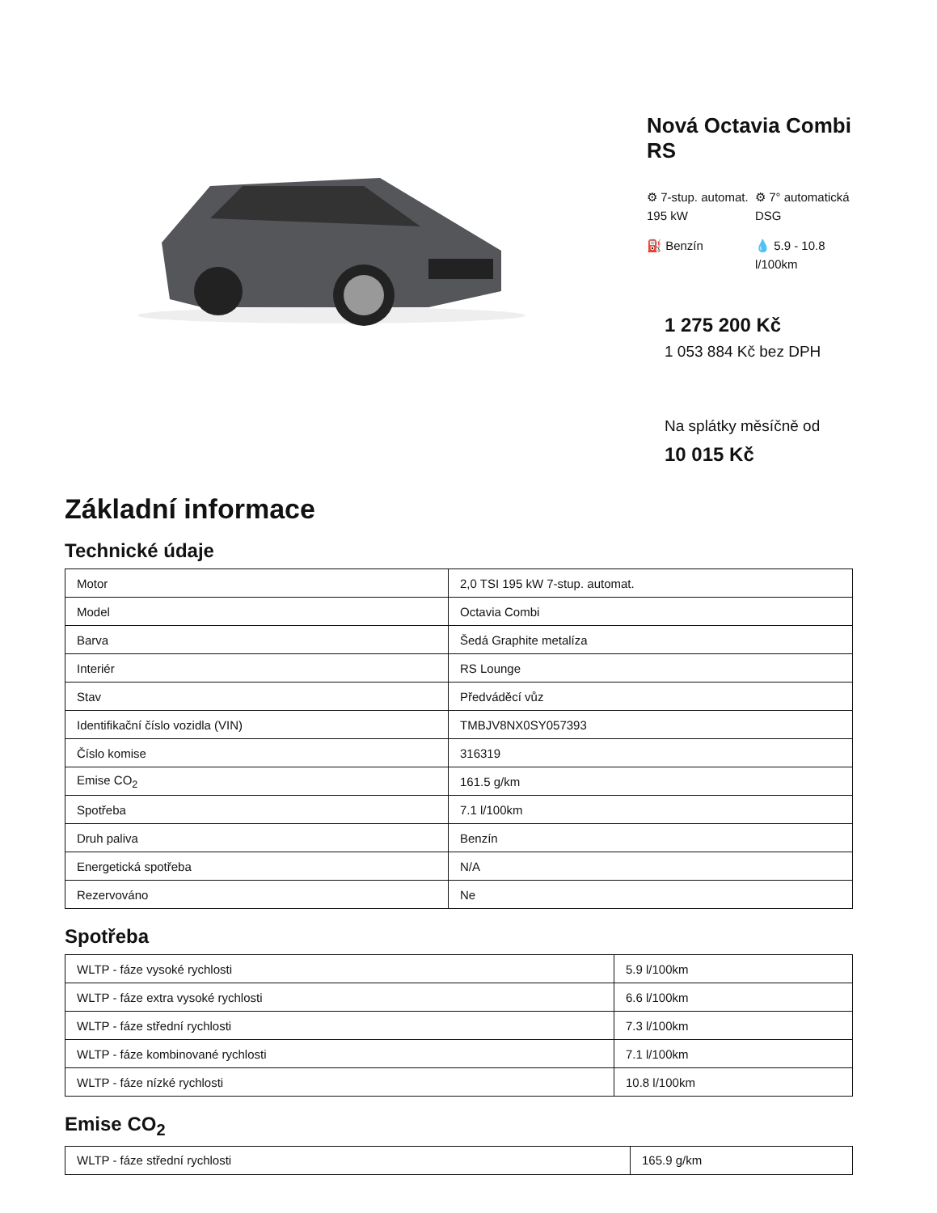Nová Octavia Combi RS
⚙ 7-stup. automat. 195 kW
⚙ 7° automatická DSG
⛽ Benzín
💧 5.9 - 10.8 l/100km
1 275 200 Kč
1 053 884 Kč bez DPH
Na splátky měsíčně od
10 015 Kč
Základní informace
Technické údaje
| Motor | 2,0 TSI 195 kW 7-stup. automat. |
| Model | Octavia Combi |
| Barva | Šedá Graphite metalíza |
| Interiér | RS Lounge |
| Stav | Předváděcí vůz |
| Identifikační číslo vozidla (VIN) | TMBJV8NX0SY057393 |
| Číslo komise | 316319 |
| Emise CO<sub>2</sub> | 161.5 g/km |
| Spotřeba | 7.1 l/100km |
| Druh paliva | Benzín |
| Energetická spotřeba | N/A |
| Rezervováno | Ne |
Spotřeba
| WLTP - fáze vysoké rychlosti | 5.9 l/100km |
| WLTP - fáze extra vysoké rychlosti | 6.6 l/100km |
| WLTP - fáze střední rychlosti | 7.3 l/100km |
| WLTP - fáze kombinované rychlosti | 7.1 l/100km |
| WLTP - fáze nízké rychlosti | 10.8 l/100km |
Emise CO<sub>2</sub>
| WLTP - fáze střední rychlosti | 165.9 g/km |